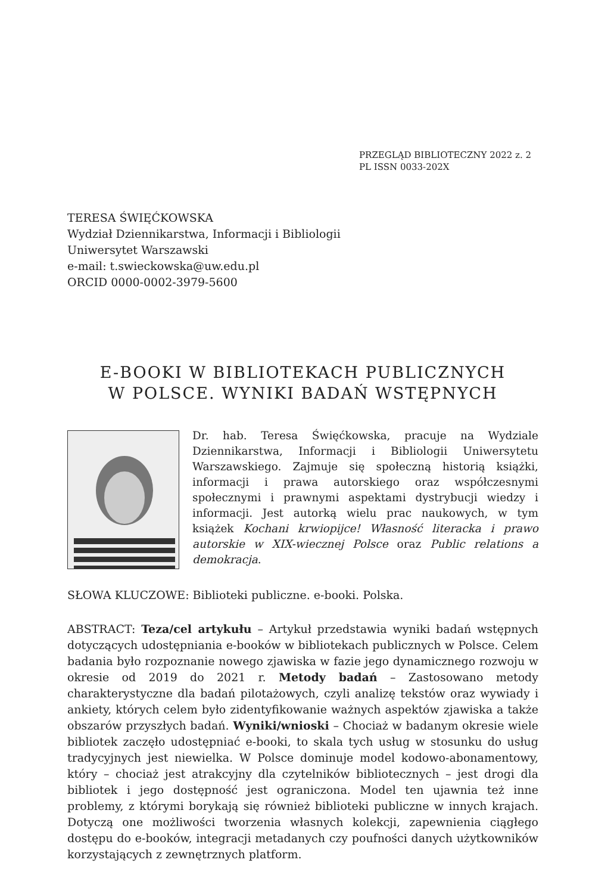PRZEGLĄD BIBLIOTECZNY 2022 z. 2
PL ISSN 0033-202X
TERESA ŚWIĘĆKOWSKA
Wydział Dziennikarstwa, Informacji i Bibliologii
Uniwersytet Warszawski
e-mail: t.swieckowska@uw.edu.pl
ORCID 0000-0002-3979-5600
E-BOOKI W BIBLIOTEKACH PUBLICZNYCH
W POLSCE. WYNIKI BADAŃ WSTĘPNYCH
Dr. hab. Teresa Święćkowska, pracuje na Wydziale Dziennikarstwa, Informacji i Bibliologii Uniwersytetu Warszawskiego. Zajmuje się społeczną historią książki, informacji i prawa autorskiego oraz współczesnymi społecznymi i prawnymi aspektami dystrybucji wiedzy i informacji. Jest autorką wielu prac naukowych, w tym książek Kochani krwiopijce! Własność literacka i prawo autorskie w XIX-wiecznej Polsce oraz Public relations a demokracja.
SŁOWA KLUCZOWE: Biblioteki publiczne. e-booki. Polska.
ABSTRACT: Teza/cel artykułu – Artykuł przedstawia wyniki badań wstępnych dotyczących udostępniania e-booków w bibliotekach publicznych w Polsce. Celem badania było rozpoznanie nowego zjawiska w fazie jego dynamicznego rozwoju w okresie od 2019 do 2021 r. Metody badań – Zastosowano metody charakterystyczne dla badań pilotażowych, czyli analizę tekstów oraz wywiady i ankiety, których celem było zidentyfikowanie ważnych aspektów zjawiska a także obszarów przyszłych badań. Wyniki/wnioski – Chociaż w badanym okresie wiele bibliotek zaczęło udostępniać e-booki, to skala tych usług w stosunku do usług tradycyjnych jest niewielka. W Polsce dominuje model kodowo-abonamentowy, który – chociaż jest atrakcyjny dla czytelników bibliotecznych – jest drogi dla bibliotek i jego dostępność jest ograniczona. Model ten ujawnia też inne problemy, z którymi borykają się również biblioteki publiczne w innych krajach. Dotyczą one możliwości tworzenia własnych kolekcji, zapewnienia ciągłego dostępu do e-booków, integracji metadanych czy poufności danych użytkowników korzystających z zewnętrznych platform.